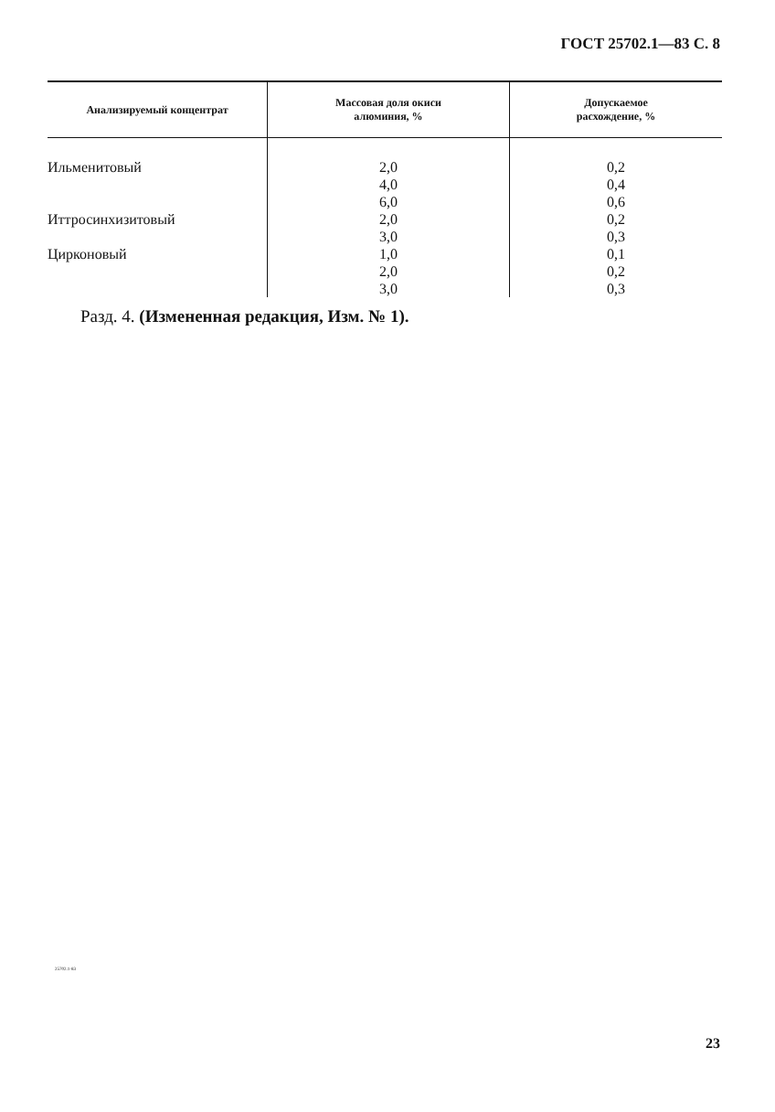ГОСТ 25702.1—83 С. 8
| Анализируемый концентрат | Массовая доля окиси алюминия, % | Допускаемое расхождение, % |
| --- | --- | --- |
| Ильменитовый | 2,0 | 0,2 |
| | 4,0 | 0,4 |
| | 6,0 | 0,6 |
| Иттросинхизитовый | 2,0 | 0,2 |
| | 3,0 | 0,3 |
| Цирконовый | 1,0 | 0,1 |
| | 2,0 | 0,2 |
| | 3,0 | 0,3 |
Разд. 4. (Измененная редакция, Изм. № 1).
25702.1-83
23